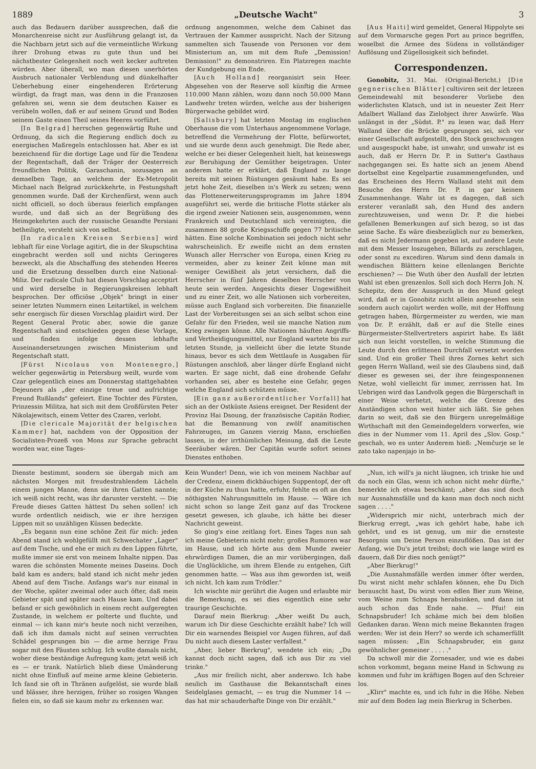1889 „Deutsche Wacht" 3
auch das Bedauern darüber aussprechen, daß die Monarchenreise nicht zur Ausführung gelangt ist, da die Nachbarn jetzt sich auf die vermeintliche Wirkung ihrer Drohung etwas zu gute thun und bei nächstbester Gelegenheit noch weit kecker auftreten würden. Aber überall, wo man diesen unerhörten Ausbruch nationaler Verblendung und dünkelhafter Ueberhebung einer eingehenderen Erörterung würdigt, da fragt man, was denn in die Franzosen gefahren sei, wenn sie dem deutschen Kaiser es verübeln wollen, daß er auf seinem Grund und Boden seinem Gaste einen Theil seines Heeres vorführt.
[In Belgrad] herrschen gegenwärtig Ruhe und Ordnung, da sich die Regierung endlich doch zu energischen Maßregeln entschlossen hat. Aber es ist bezeichnend für die dortige Lage und für die Tendenz der Regentschaft, daß der Träger der Oesterreich freundlichen Politik, Garaschanin, sozusagen an demselben Tage, an welchem der Ex-Metropolit Michael nach Belgrad zurückkehrte, in Festungshaft genommen wurde. Daß der Kirchenfürst, wenn auch nicht officiell, so doch überaus feierlich empfangen wurde, und daß sich an der Begrüßung des Heimgekehrten auch der russische Gesandte Persiani betheiligte, versteht sich von selbst.
[In radicalen Kreisen Serbiens] wird lebhaft für eine Vorlage agitirt, die in der Skupschtina eingebracht werden soll und nichts Geringeres bezweckt, als die Abschaffung des stehenden Heeres und die Ersetzung desselben durch eine National-Miliz. Der radicale Club hat diesen Vorschlag acceptirt und wird derselbe in Regierungskreisen lebhaft besprochen. Der officiöse „Objek" bringt in einer seiner letzten Nummern einen Leitartikel, in welchem sehr energisch für diesen Vorschlag plaidirt wird. Der Regent General Protic aber, sowie die ganze Regentschaft sind entschieden gegen diese Vorlage, und finden infolge dessen lebhafte Auseinandersetzungen zwischen Ministerium und Regentschaft statt.
[Fürst Nicolaus von Montenegro,] welcher gegenwärtig in Petersburg weilt, wurde vom Czar gelegentlich eines am Donnerstag stattgehabten Dejeuners als „der einzige treue und aufrichtige Freund Rußlands" gefeiert. Eine Tochter des Fürsten, Prinzessin Militza, hat sich mit dem Großfürsten Peter Nikolajewitsch, einem Vetter des Czaren, verlobt.
[Die clericale Majorität der belgischen Kammer] hat, nachdem von der Opposition der Socialisten-Prozeß von Mons zur Sprache gebracht worden war, eine Tages-
ordnung angenommen, welche dem Cabinet das Vertrauen der Kammer ausspricht. Nach der Sitzung sammelten sich Tausende von Personen vor dem Ministerium an, um mit dem Rufe „Demission! Demission!" zu demonstriren. Ein Platzregen machte der Kundgebung ein Ende.
[Auch Holland] reorganisirt sein Heer. Abgesehen von der Reserve soll künftig die Armee 110.000 Mann zählen, wozu dann noch 50.000 Mann Landwehr treten würden, welche aus der bisherigen Bürgerwache gebildet wird.
[Salisbury] hat letzten Montag im englischen Oberhause die vom Unterhaus angenommene Vorlage, betreffend die Vermehrung der Flotte, befürwortet, und sie wurde denn auch genehmigt. Die Rede aber, welche er bei dieser Gelegenheit hielt, hat keineswegs zur Beruhigung der Gemüther beigetragen. Unter anderem hatte er erklärt, daß England zu lange bereits mit seinen Rüstungen gesäumt habe. Es sei jetzt hohe Zeit, dieselben in's Werk zu setzen; wenn das Flottenerweiterungsprogramm im Jahre 1894 ausgeführt sei, werde die britische Flotte stärker als die irgend zweier Nationen sein, ausgenommen, wenn Frankreich und Deutschland sich vereinigten, die zusammen 88 große Kriegsschiffe gegen 77 britische hätten. Eine solche Kombination sei jedoch nicht sehr wahrscheinlich. Er zweifle nicht an dem ernsten Wunsch aller Herrscher von Europa, einen Krieg zu vermeiden, aber zu keiner Zeit könne man mit weniger Gewißheit als jetzt versichern, daß die Herrscher in fünf Jahren dieselben Herrscher von heute sein werden. Angesichts dieser Ungewißheit und zu einer Zeit, wo alle Nationen sich vorbereiten, müsse auch England sich vorbereiten. Die finanzielle Last der Vorbereitungen sei an sich selbst schon eine Gefahr für den Frieden, weil sie manche Nation zum Krieg zwingen könne. Alle Nationen häuften Angriffs- und Vertheidigungsmittel, nur England wartete bis zur letzten Stunde, ja vielleicht über die letzte Stunde hinaus, bevor es sich dem Wettlaufe in Ausgaben für Rüstungen anschloß, aber länger dürfe England nicht warten. Er sage nicht, daß eine drohende Gefahr vorhanden sei, aber es bestehe eine Gefahr, gegen welche England sich schützen müsse.
[Ein ganz außerordentlicher Vorfall] hat sich an der Ostküste Asiens ereignet. Der Resident der Provinz Hai Dsoung, der französische Capitän Rodier, hat die Bemannung von zwölf anamitischen Fahrzeugen, im Ganzen vierzig Mann, erschießen lassen, in der irrthümlichen Meinung, daß die Leute Seeräuber wären. Der Capitän wurde sofort seines Dienstes enthoben.
[Aus Haiti] wird gemeldet, General Hippolyte sei auf dem Vormarsche gegen Port au prince begriffen, woselbst die Armee des Südens in vollständiger Auflösung und Zügellosigkeit sich befindet.
Correspondenzen.
Gonobitz, 31. Mai. (Original-Bericht.) [Die gegnerischen Blätter] cultiviren seit der letzeen Gemeindewahl mit besonderer Vorliebe den widerlichsten Klatsch, und ist in neuester Zeit Herr Adalbert Walland das Zielobject ihrer Anwürfe. Was unlängst in der „Südst. P." zu lesen war, daß Herr Walland über die Brücke gesprungen sei, sich vor einer Gesellschaft aufgestellt, den Stock geschwungen und ausgespuckt habe, ist unwahr, und unwahr ist es auch, daß er Herrn Dr. P. in Sutter's Gasthaus nachgegangen sei. Es hatte sich an jenem Abend dortselbst eine Kegelpartie zusammengefunden, und das Erscheinen des Herrn Walland steht mit dem Besuche des Herrn Dr. P. in gar keinem Zusammenhange. Wahr ist es dagegen, daß sich ersterer veranlaßt sah, den Hund des andern zurechtzuweisen, und wenn Dr. P. die hiebei gefallenen Bemerkungen auf sich bezog, so ist das seine Sache. Es wäre diesbezüglich nur zu bemerken, daß es nicht Jedermann gegeben ist, auf andere Leute mit dem Messer loszugehen, Billards zu zerschlagen, oder sonst zu excediren. Warum sind denn damals in wendischen Blättern keine ellenlangen Berichte erschienen? — Die Wuth über den Ausfall der letzten Wahl ist eben grenzenlos. Soll sich doch Herrn Joh. N. Schepitz, dem der Ausspruch in den Mund gelegt wird, daß er in Gonobitz nicht allein angesehen sein sondern auch cajolirt werden wolle, mit der Hoffnung getragen haben, Bürgermeister zu werden, wie man von Dr. P. erzählt, daß er auf die Stelle eines Bürgermeister-Stellvertreters aspirirt habe. Es läßt sich nun leicht vorstellen, in welche Stimmung die Leute durch den erlittenen Durchfall versetzt worden sind. Und ein großer Theil ihres Zornes kehrt sich gegen Herrn Walland, weil sie des Glaubens sind, daß dieser es gewesen sei, der ihre feingesponnenen Netze, wohl vielleicht für immer, zerrissen hat. Im Uebrigen wird das Landvolk gegen die Bürgerschaft in einer Weise verhetzt, welche die Grenze des Anständigen schon weit hinter sich läßt. Sie gehen darin so weit, daß sie den Bürgern unregelmäßige Wirthschaft mit den Gemeindegeldern vorwerfen, wie dies in der Nummer vom 11. April des „Slov. Gosp." geschah, wo es unter Anderem hieß: „Nemĉurje se le zato tako napenjajo in bo-
Dienste bestimmt, sondern sie übergab mich am nächsten Morgen mit freudestrahlendem Lächeln einem jungen Manne, denn sie ihren Gatten nannte; ich weiß nicht recht, was ihr darunter versteht. — Die Freude dieses Gatten hättest Du sehen sollen! ich wurde ordentlich neidisch, wie er ihre herzigen Lippen mit so unzähligen Küssen bedeckte.
„Es begann nun eine schöne Zeit für mich: jeden Abend stand ich wohlgefüllt mit Schwechater „Lager" auf dem Tische, und ehe er mich zu den Lippen führte, mußte immer sie erst von meinem Inhalte nippen. Das waren die schönsten Momente meines Daseins. Doch bald kam es anders; bald stand ich nicht mehr jeden Abend auf dem Tische. Anfangs war's nur einmal in der Woche, später zweimal oder auch öfter, daß mein Gebieter spät und später nach Hause kam. Und dabei befand er sich gewöhnlich in einem recht aufgeregten Zustande, in welchem er polterte und fluchte, und einmal — ich kann mir's heute noch nicht verzeihen, daß ich ihm damals nicht auf seinen verruchten Schädel gesprungen bin — die arme herzige Frau sogar mit den Fäusten schlug. Ich wußte damals nicht, woher diese beständige Aufregung kam; jetzt weiß ich es — er trank. Natürlich blieb diese Umänderung nicht ohne Einfluß auf meine arme kleine Gebieterin. Ich fand sie oft in Thränen aufgelöst, sie wurde blaß und blässer, ihre herzigen, früher so rosigen Wangen fielen ein, so daß sie kaum mehr zu erkennen war.
Kein Wunder! Denn, wie ich von meinem Nachbar auf der Credenz, einem dickbäuchigen Suppentopf, der oft in der Küche zu thun hatte, erfuhr, fehlte es oft an den nöthigsten Nahrungsmitteln im Hause. — Wäre ich nicht schon so lange Zeit ganz auf das Trockene gesetzt gewesen, ich glaube, ich hätte bei dieser Nachricht geweint.
So ging's eine zeitlang fort. Eines Tages nun sah ich meine Gebieterin nicht mehr; großes Rumoren war im Hause, und ich hörte aus dem Munde zweier ehrwürdigen Damen, die an mir vorübergingen, daß die Unglückliche, um ihrem Elende zu entgehen, Gift genommen hatte. — Was aus ihm geworden ist, weiß ich nicht. Ich kam zum Trödler."
Ich wischte mir gerührt die Augen und erlaubte mir die Bemerkung, es sei dies eigentlich eine sehr traurige Geschichte.
Darauf mein Bierkrug: „Aber weißt Du auch, warum ich Dir diese Geschichte erzählt habe? Ich will Dir ein warnendes Beispiel vor Augen führen, auf daß Du nicht auch diesem Laster verfallest."
„Aber, lieber Bierkrug", wendete ich ein; „Du kannst doch nicht sagen, daß ich aus Dir zu viel trinke."
„Aus mir freilich nicht, aber anderswo. Ich habe neulich im Gasthause die Bekanntschaft eines Seidelglases gemacht, — es trug die Nummer 14 — das hat mir schauderhafte Dinge von Dir erzählt."
„Nun, ich will's ja nicht läugnen, ich trinke hie und da noch ein Glas, wenn ich schon nicht mehr dürfte," bemerkte ich etwas beschämt; „aber das sind doch nur Ausnahmsfälle und da kann man doch noch nicht sagen . . . ."
„Widersprich mir nicht, unterbrach mich der Bierkrug erregt, „was ich gehört habe, habe ich gehört, und es ist genug, um mir die ernsteste Besorgnis um Deine Person einzuflößen. Das ist der Anfang, wie Du's jetzt treibst; doch wie lange wird es dauern, daß Dir dies noch genügt?"
„Aber Bierkrug!"
„Die Ausnahmsfälle werden immer öfter werden, Du wirst nicht mehr schlafen können, ehe Du Dich berauscht hast, Du wirst vom edlen Bier zum Weine, vom Weine zum Schnaps herabsinken, und dann ist auch schon das Ende nahe. — Pfui! ein Schnapsbruder! Ich schäme mich bei dem bloßen Gedanken daran. Wenn mich meine Bekannten fragen werden: Wer ist dein Herr? so werde ich schamerfüllt sagen müssen: „Ein Schnapsbruder, ein ganz gewöhnlicher gemeiner . . . . ."
Da schwoll mir die Zornesader, und wie es dabei schon vorkommt, begann meine Hand in Schwung zu kommen und fuhr im kräftigen Bogen auf den Schreier los.
„Klirr" machte es, und ich fuhr in die Höhe. Neben mir auf dem Boden lag mein Bierkrug in Scherben.